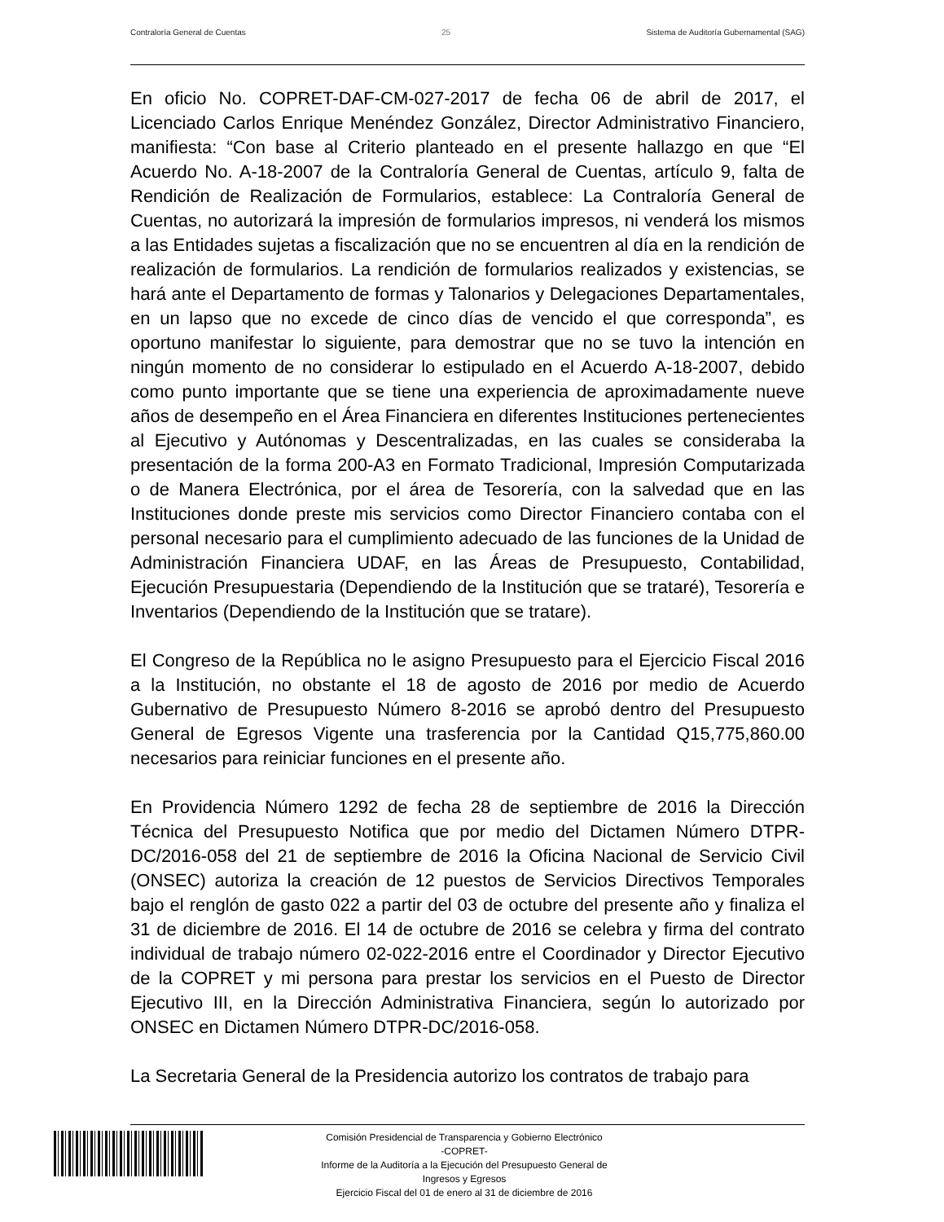Contraloría General de Cuentas 25 Sistema de Auditoría Gubernamental (SAG)
En oficio No. COPRET-DAF-CM-027-2017 de fecha 06 de abril de 2017, el Licenciado Carlos Enrique Menéndez González, Director Administrativo Financiero, manifiesta: “Con base al Criterio planteado en el presente hallazgo en que “El Acuerdo No. A-18-2007 de la Contraloría General de Cuentas, artículo 9, falta de Rendición de Realización de Formularios, establece: La Contraloría General de Cuentas, no autorizará la impresión de formularios impresos, ni venderá los mismos a las Entidades sujetas a fiscalización que no se encuentren al día en la rendición de realización de formularios. La rendición de formularios realizados y existencias, se hará ante el Departamento de formas y Talonarios y Delegaciones Departamentales, en un lapso que no excede de cinco días de vencido el que corresponda”, es oportuno manifestar lo siguiente, para demostrar que no se tuvo la intención en ningún momento de no considerar lo estipulado en el Acuerdo A-18-2007, debido como punto importante que se tiene una experiencia de aproximadamente nueve años de desempeño en el Área Financiera en diferentes Instituciones pertenecientes al Ejecutivo y Autónomas y Descentralizadas, en las cuales se consideraba la presentación de la forma 200-A3 en Formato Tradicional, Impresión Computarizada o de Manera Electrónica, por el área de Tesorería, con la salvedad que en las Instituciones donde preste mis servicios como Director Financiero contaba con el personal necesario para el cumplimiento adecuado de las funciones de la Unidad de Administración Financiera UDAF, en las Áreas de Presupuesto, Contabilidad, Ejecución Presupuestaria (Dependiendo de la Institución que se trataré), Tesorería e Inventarios (Dependiendo de la Institución que se tratare).
El Congreso de la República no le asigno Presupuesto para el Ejercicio Fiscal 2016 a la Institución, no obstante el 18 de agosto de 2016 por medio de Acuerdo Gubernativo de Presupuesto Número 8-2016 se aprobó dentro del Presupuesto General de Egresos Vigente una trasferencia por la Cantidad Q15,775,860.00 necesarios para reiniciar funciones en el presente año.
En Providencia Número 1292 de fecha 28 de septiembre de 2016 la Dirección Técnica del Presupuesto Notifica que por medio del Dictamen Número DTPR-DC/2016-058 del 21 de septiembre de 2016 la Oficina Nacional de Servicio Civil (ONSEC) autoriza la creación de 12 puestos de Servicios Directivos Temporales bajo el renglón de gasto 022 a partir del 03 de octubre del presente año y finaliza el 31 de diciembre de 2016. El 14 de octubre de 2016 se celebra y firma del contrato individual de trabajo número 02-022-2016 entre el Coordinador y Director Ejecutivo de la COPRET y mi persona para prestar los servicios en el Puesto de Director Ejecutivo III, en la Dirección Administrativa Financiera, según lo autorizado por ONSEC en Dictamen Número DTPR-DC/2016-058.
La Secretaria General de la Presidencia autorizo los contratos de trabajo para
Comisión Presidencial de Transparencia y Gobierno Electrónico
-COPRET-
Informe de la Auditoría a la Ejecución del Presupuesto General de
Ingresos y Egresos
Ejercicio Fiscal del 01 de enero al 31 de diciembre de 2016